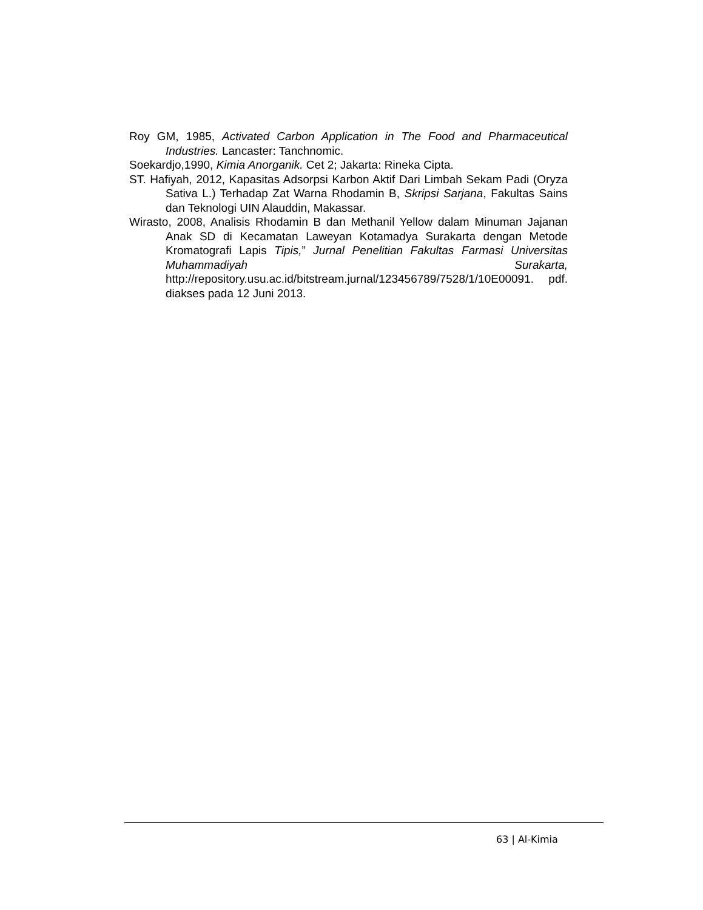Roy GM, 1985, Activated Carbon Application in The Food and Pharmaceutical Industries. Lancaster: Tanchnomic.
Soekardjo,1990, Kimia Anorganik. Cet 2; Jakarta: Rineka Cipta.
ST. Hafiyah, 2012, Kapasitas Adsorpsi Karbon Aktif Dari Limbah Sekam Padi (Oryza Sativa L.) Terhadap Zat Warna Rhodamin B, Skripsi Sarjana, Fakultas Sains dan Teknologi UIN Alauddin, Makassar.
Wirasto, 2008, Analisis Rhodamin B dan Methanil Yellow dalam Minuman Jajanan Anak SD di Kecamatan Laweyan Kotamadya Surakarta dengan Metode Kromatografi Lapis Tipis,” Jurnal Penelitian Fakultas Farmasi Universitas Muhammadiyah Surakarta, http://repository.usu.ac.id/bitstream.jurnal/123456789/7528/1/10E00091. pdf. diakses pada 12 Juni 2013.
63 | Al-Kimia